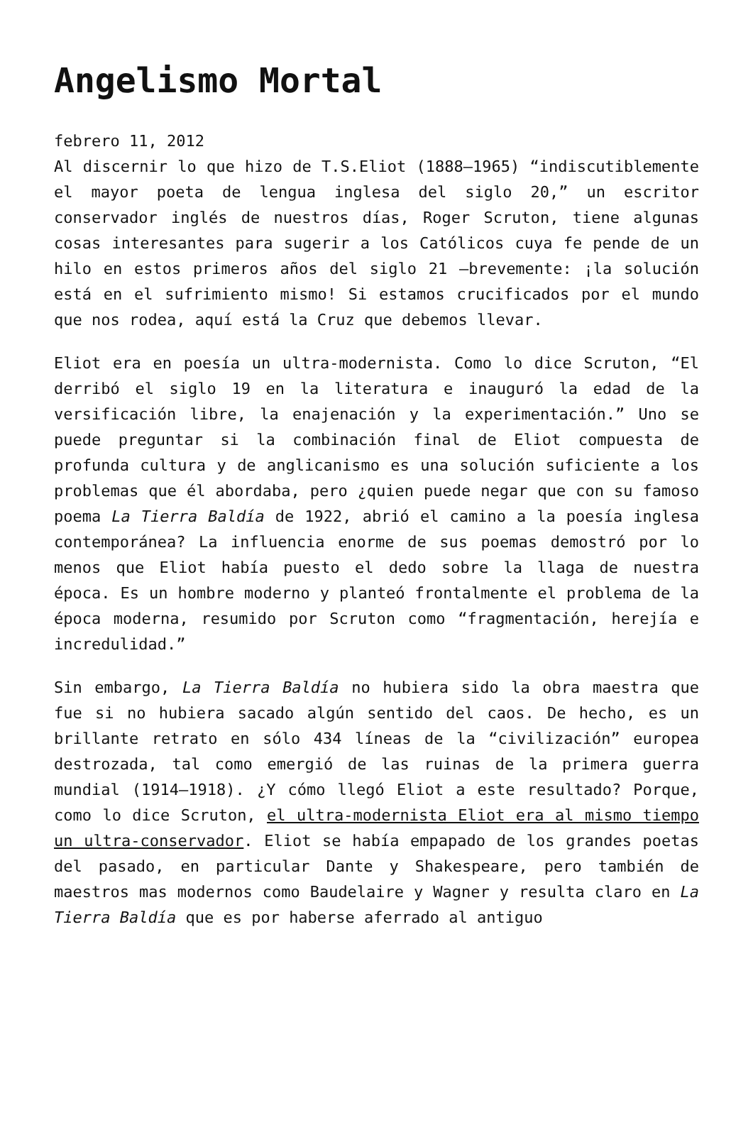Angelismo Mortal
febrero 11, 2012
Al discernir lo que hizo de T.S.Eliot (1888–1965) “indiscutiblemente el mayor poeta de lengua inglesa del siglo 20,” un escritor conservador inglés de nuestros días, Roger Scruton, tiene algunas cosas interesantes para sugerir a los Católicos cuya fe pende de un hilo en estos primeros años del siglo 21 –brevemente: ¡la solución está en el sufrimiento mismo! Si estamos crucificados por el mundo que nos rodea, aquí está la Cruz que debemos llevar.
Eliot era en poesía un ultra-modernista. Como lo dice Scruton, “El derribó el siglo 19 en la literatura e inauguró la edad de la versificación libre, la enajenación y la experimentación.” Uno se puede preguntar si la combinación final de Eliot compuesta de profunda cultura y de anglicanismo es una solución suficiente a los problemas que él abordaba, pero ¿quien puede negar que con su famoso poema La Tierra Baldía de 1922, abrió el camino a la poesía inglesa contemporánea? La influencia enorme de sus poemas demostró por lo menos que Eliot había puesto el dedo sobre la llaga de nuestra época. Es un hombre moderno y planteó frontalmente el problema de la época moderna, resumido por Scruton como “fragmentación, herejía e incredulidad.”
Sin embargo, La Tierra Baldía no hubiera sido la obra maestra que fue si no hubiera sacado algún sentido del caos. De hecho, es un brillante retrato en sólo 434 líneas de la “civilización” europea destrozada, tal como emergió de las ruinas de la primera guerra mundial (1914–1918). ¿Y cómo llegó Eliot a este resultado? Porque, como lo dice Scruton, el ultra-modernista Eliot era al mismo tiempo un ultra-conservador. Eliot se había empapado de los grandes poetas del pasado, en particular Dante y Shakespeare, pero también de maestros mas modernos como Baudelaire y Wagner y resulta claro en La Tierra Baldía que es por haberse aferrado al antiguo